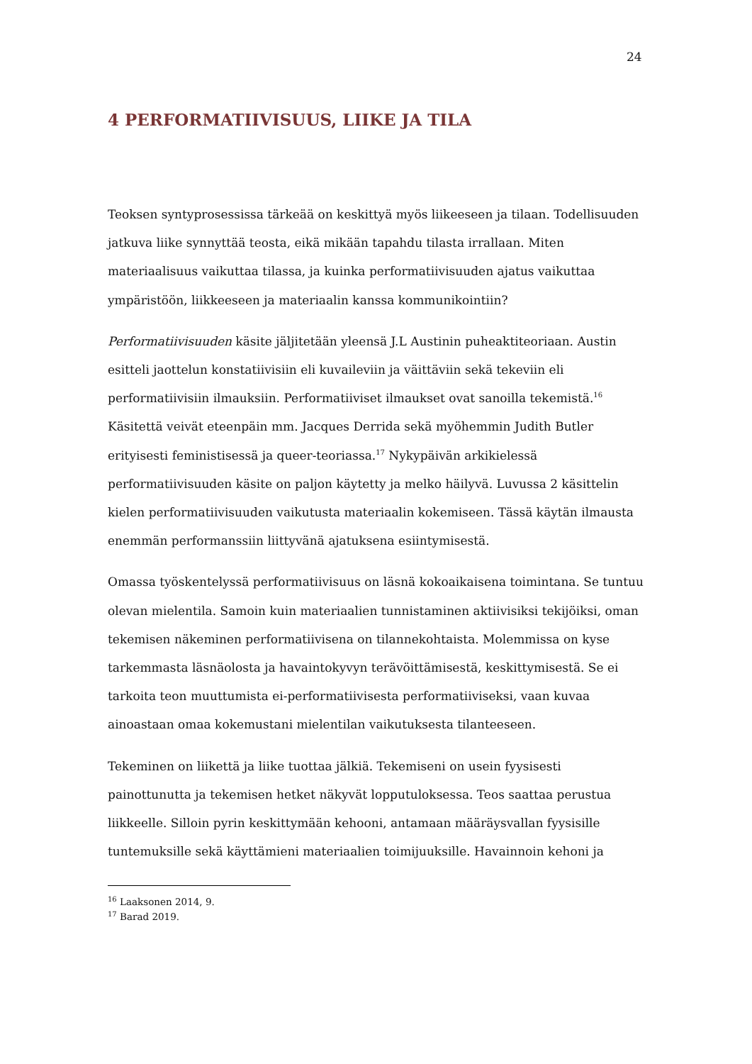24
4 PERFORMATIIVISUUS, LIIKE JA TILA
Teoksen syntyprosessissa tärkeää on keskittyä myös liikeeseen ja tilaan. Todellisuuden jatkuva liike synnyttää teosta, eikä mikään tapahdu tilasta irrallaan. Miten materiaalisuus vaikuttaa tilassa, ja kuinka performatiivisuuden ajatus vaikuttaa ympäristöön, liikkeeseen ja materiaalin kanssa kommunikointiin?
Performatiivisuuden käsite jäljitetään yleensä J.L Austinin puheaktiteoriaan. Austin esitteli jaottelun konstatiivisiin eli kuvaileviin ja väittäviin sekä tekeviin eli performatiivisiin ilmauksiin. Performatiiviset ilmaukset ovat sanoilla tekemistä.<sup>16</sup> Käsitettä veivät eteenpäin mm. Jacques Derrida sekä myöhemmin Judith Butler erityisesti feministisessä ja queer-teoriassa.<sup>17</sup> Nykypäivän arkikielessä performatiivisuuden käsite on paljon käytetty ja melko häilyvä. Luvussa 2 käsittelin kielen performatiivisuuden vaikutusta materiaalin kokemiseen. Tässä käytän ilmausta enemmän performanssiin liittyvänä ajatuksena esiintymisestä.
Omassa työskentelyssä performatiivisuus on läsnä kokoaikaisena toimintana. Se tuntuu olevan mielentila. Samoin kuin materiaalien tunnistaminen aktiivisiksi tekijöiksi, oman tekemisen näkeminen performatiivisena on tilannekohtaista. Molemmissa on kyse tarkemmasta läsnäolosta ja havaintokyvyn terävöittämisestä, keskittymisestä. Se ei tarkoita teon muuttumista ei-performatiivisesta performatiiviseksi, vaan kuvaa ainoastaan omaa kokemustani mielentilan vaikutuksesta tilanteeseen.
Tekeminen on liikettä ja liike tuottaa jälkiä. Tekemiseni on usein fyysisesti painottunutta ja tekemisen hetket näkyvät lopputuloksessa. Teos saattaa perustua liikkeelle. Silloin pyrin keskittymään kehooni, antamaan määräysvallan fyysisille tuntemuksille sekä käyttämieni materiaalien toimijuuksille. Havainnoin kehoni ja
<sup>16</sup> Laaksonen 2014, 9.
<sup>17</sup> Barad 2019.